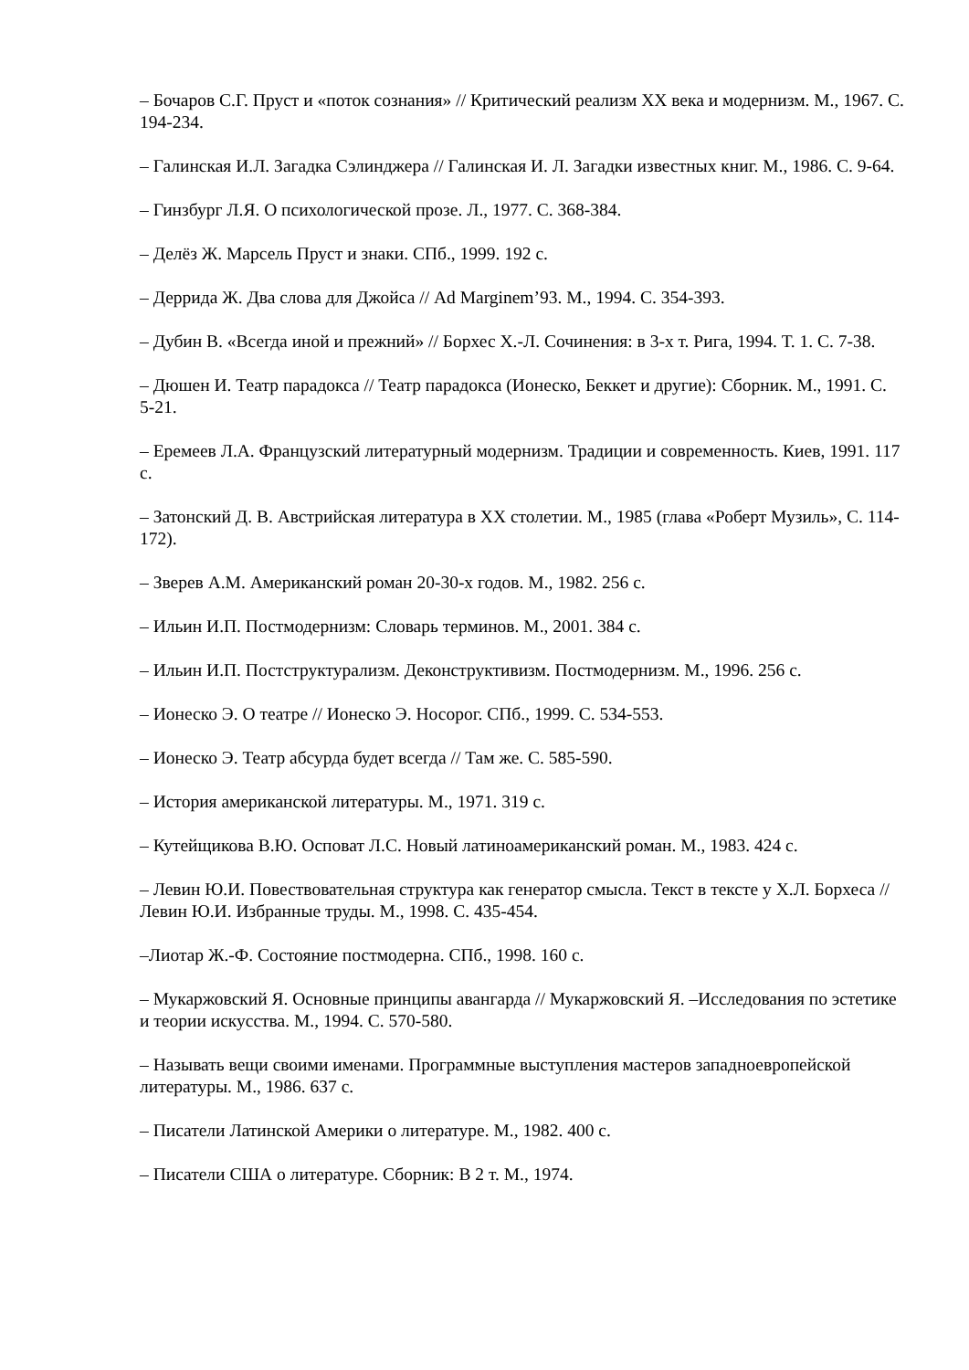– Бочаров С.Г. Пруст и «поток сознания» // Критический реализм XX века и модернизм. М., 1967. С. 194-234.
– Галинская И.Л. Загадка Сэлинджера // Галинская И. Л. Загадки известных книг. М., 1986. С. 9-64.
– Гинзбург Л.Я. О психологической прозе. Л., 1977. С. 368-384.
– Делёз Ж. Марсель Пруст и знаки. СПб., 1999. 192 с.
– Деррида Ж. Два слова для Джойса // Ad Marginem’93. М., 1994. С. 354-393.
– Дубин В. «Всегда иной и прежний» // Борхес Х.-Л. Сочинения: в 3-х т. Рига, 1994. Т. 1. С. 7-38.
– Дюшен И. Театр парадокса // Театр парадокса (Ионеско, Беккет и другие): Сборник. М., 1991. С. 5-21.
– Еремеев Л.А. Французский литературный модернизм. Традиции и современность. Киев, 1991. 117 с.
– Затонский Д. В. Австрийская литература в XX столетии. М., 1985 (глава «Роберт Музиль», С. 114-172).
– Зверев А.М. Американский роман 20-30-х годов. М., 1982. 256 с.
– Ильин И.П. Постмодернизм: Словарь терминов. М., 2001. 384 с.
– Ильин И.П. Постструктурализм. Деконструктивизм. Постмодернизм. М., 1996. 256 с.
– Ионеско Э. О театре // Ионеско Э. Носорог. СПб., 1999. С. 534-553.
– Ионеско Э. Театр абсурда будет всегда // Там же. С. 585-590.
– История американской литературы. М., 1971. 319 с.
– Кутейщикова В.Ю. Осповат Л.С. Новый латиноамериканский роман. М., 1983. 424 с.
– Левин Ю.И. Повествовательная структура как генератор смысла. Текст в тексте у Х.Л. Борхеса // Левин Ю.И. Избранные труды. М., 1998. С. 435-454.
–Лиотар Ж.-Ф. Состояние постмодерна. СПб., 1998. 160 с.
– Мукаржовский Я. Основные принципы авангарда // Мукаржовский Я. –Исследования по эстетике и теории искусства. М., 1994. С. 570-580.
– Называть вещи своими именами. Программные выступления мастеров западноевропейской литературы. М., 1986. 637 с.
– Писатели Латинской Америки о литературе. М., 1982. 400 с.
– Писатели США о литературе. Сборник: В 2 т. М., 1974.